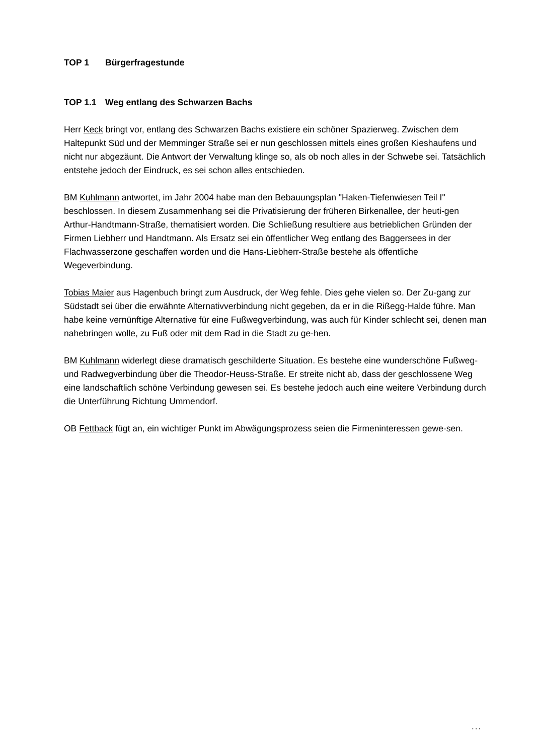TOP 1 Bürgerfragestunde
TOP 1.1 Weg entlang des Schwarzen Bachs
Herr Keck bringt vor, entlang des Schwarzen Bachs existiere ein schöner Spazierweg. Zwischen dem Haltepunkt Süd und der Memminger Straße sei er nun geschlossen mittels eines großen Kieshaufens und nicht nur abgezäunt. Die Antwort der Verwaltung klinge so, als ob noch alles in der Schwebe sei. Tatsächlich entstehe jedoch der Eindruck, es sei schon alles entschieden.
BM Kuhlmann antwortet, im Jahr 2004 habe man den Bebauungsplan "Haken-Tiefenwiesen Teil I" beschlossen. In diesem Zusammenhang sei die Privatisierung der früheren Birkenallee, der heuti-gen Arthur-Handtmann-Straße, thematisiert worden. Die Schließung resultiere aus betrieblichen Gründen der Firmen Liebherr und Handtmann. Als Ersatz sei ein öffentlicher Weg entlang des Baggersees in der Flachwasserzone geschaffen worden und die Hans-Liebherr-Straße bestehe als öffentliche Wegeverbindung.
Tobias Maier aus Hagenbuch bringt zum Ausdruck, der Weg fehle. Dies gehe vielen so. Der Zu-gang zur Südstadt sei über die erwähnte Alternativverbindung nicht gegeben, da er in die Rißegg-Halde führe. Man habe keine vernünftige Alternative für eine Fußwegverbindung, was auch für Kinder schlecht sei, denen man nahebringen wolle, zu Fuß oder mit dem Rad in die Stadt zu ge-hen.
BM Kuhlmann widerlegt diese dramatisch geschilderte Situation. Es bestehe eine wunderschöne Fußweg- und Radwegverbindung über die Theodor-Heuss-Straße. Er streite nicht ab, dass der geschlossene Weg eine landschaftlich schöne Verbindung gewesen sei. Es bestehe jedoch auch eine weitere Verbindung durch die Unterführung Richtung Ummendorf.
OB Fettback fügt an, ein wichtiger Punkt im Abwägungsprozess seien die Firmeninteressen gewe-sen.
...